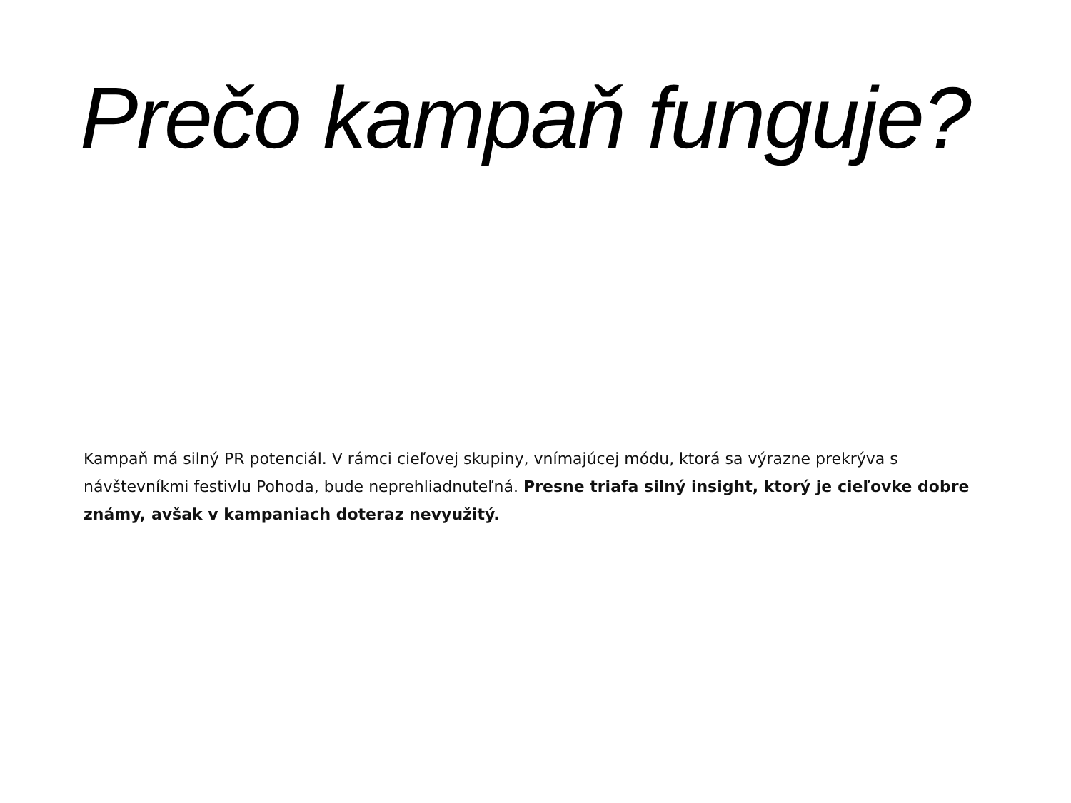Prečo kampaň funguje?
Kampaň má silný PR potenciál. V rámci cieľovej skupiny, vnímajúcej módu, ktorá sa výrazne prekrýva s návštevníkmi festivlu Pohoda, bude neprehliadnuteľná. Presne triafa silný insight, ktorý je cieľovke dobre známy, avšak v kampaniach doteraz nevyužitý.